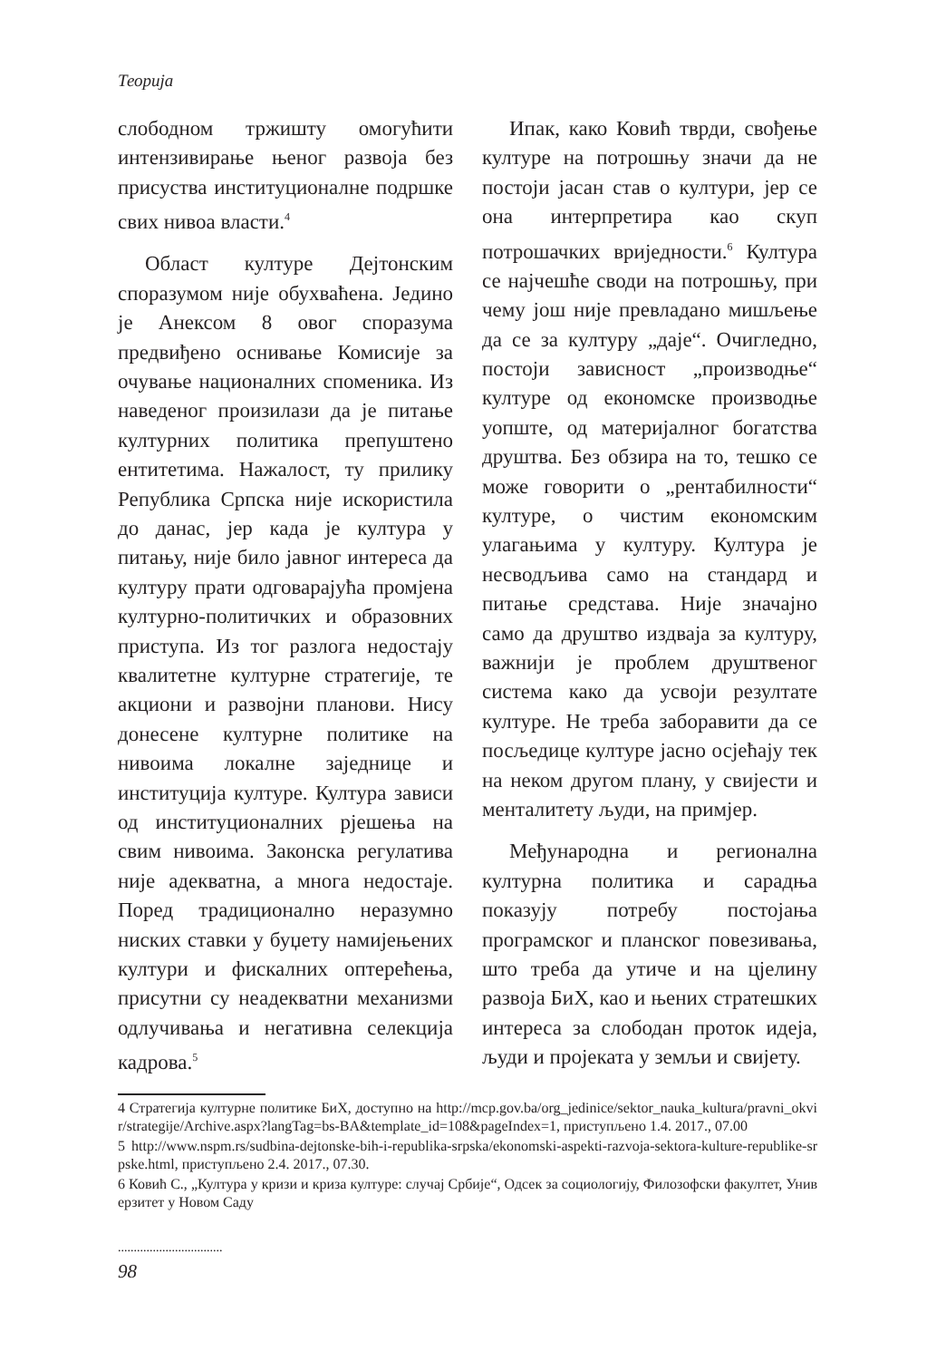Теорија
слободном тржишту омогућити интензивирање њеног развоја без присуства институционалне подршке свих нивоа власти.<sup>4</sup>
Област културе Дејтонским споразумом није обухваћена. Једино је Анексом 8 овог споразума предвиђено оснивање Комисије за очување националних споменика. Из наведеног произилази да је питање културних политика препуштено ентитетима. Нажалост, ту прилику Република Српска није искористила до данас, јер када је култура у питању, није било јавног интереса да културу прати одговарајућа промјена културно-политичких и образовних приступа. Из тог разлога недостају квалитетне културне стратегије, те акциони и развојни планови. Нису донесене културне политике на нивоима локалне заједнице и институција културе. Култура зависи од институционалних рјешења на свим нивоима. Законска регулатива није адекватна, а многа недостаје. Поред традиционално неразумно ниских ставки у буџету намијењених култури и фискалних оптерећења, присутни су неадекватни механизми одлучивања и негативна селекција кадрова.<sup>5</sup>
Ипак, како Ковић тврди, свођење културе на потрошњу значи да не постоји јасан став о култури, јер се она интерпретира као скуп потрошачких вриједности.<sup>6</sup> Култура се најчешће своди на потрошњу, при чему још није превладано мишљење да се за културу „даје“. Очигледно, постоји зависност „производње“ културе од економске производње уопште, од материјалног богатства друштва. Без обзира на то, тешко се може говорити о „рентабилности“ културе, о чистим економским улагањима у културу. Култура је несводљива само на стандард и питање средстава. Није значајно само да друштво издваја за културу, важнији је проблем друштвеног система како да усвоји резултате културе. Не треба заборавити да се посљедице културе јасно осјећају тек на неком другом плану, у свијести и менталитету људи, на примјер.
Међународна и регионална културна политика и сарадња показују потребу постојања програмског и планског повезивања, што треба да утиче и на цјелину развоја БиХ, као и њених стратешких интереса за слободан проток идеја, људи и пројеката у земљи и свијету.
4 Стратегија културне политике БиХ, доступно на http://mcp.gov.ba/org_jedinice/sektor_nauka_kultura/pravni_okvir/strategije/Archive.aspx?langTag=bs-BA&template_id=108&pageIndex=1, приступљено 1.4. 2017., 07.00
5 http://www.nspm.rs/sudbina-dejtonske-bih-i-republika-srpska/ekonomski-aspekti-razvoja-sektora-kulture-republike-srpske.html, приступљено 2.4. 2017., 07.30.
6 Ковић С., „Култура у кризи и криза културе: случај Србије“, Одсек за социологију, Филозофски факултет, Универзитет у Новом Саду
.................................
98